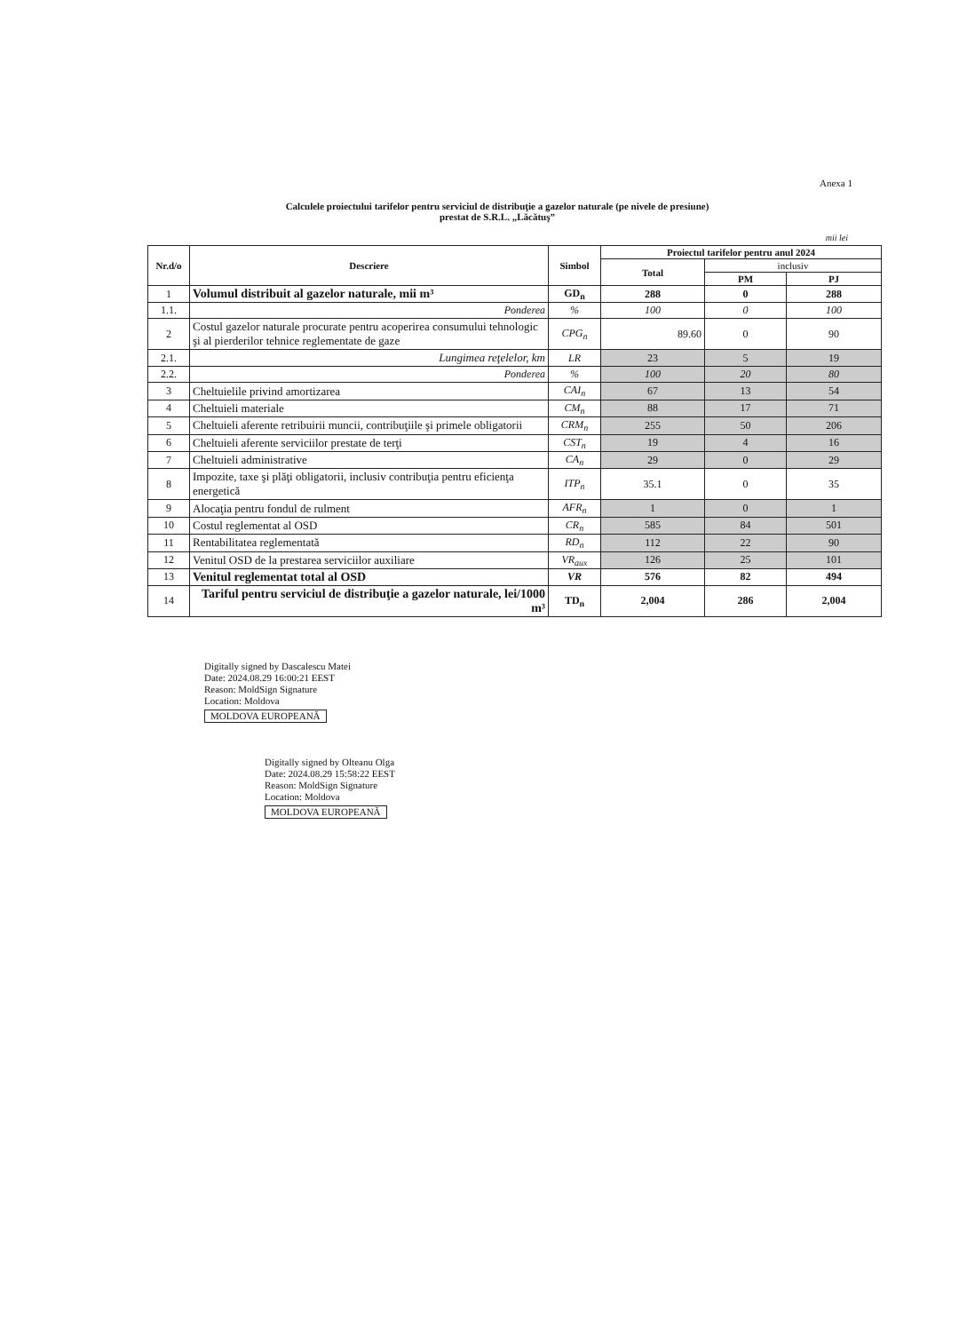Anexa 1
Calculele proiectului tarifelor pentru serviciul de distribuţie a gazelor naturale (pe nivele de presiune)
prestat de S.R.L. „Lăcătuş”
mii lei
| Nr.d/o | Descriere | Simbol | Proiectul tarifelor pentru anul 2024 | | |
| --- | --- | --- | --- | --- | --- |
| | | | Total | inclusiv | |
| | | | | PM | PJ |
| 1 | Volumul distribuit al gazelor naturale, mii m³ | GD<sub>n</sub> | 288 | 0 | 288 |
| 1.1. | Ponderea | % | 100 | 0 | 100 |
| 2 | Costul gazelor naturale procurate pentru acoperirea consumului tehnologic şi al pierderilor tehnice reglementate de gaze | CPG<sub>n</sub> | 89.60 | 0 | 90 |
| 2.1. | Lungimea reţelelor, km | LR | 23 | 5 | 19 |
| 2.2. | Ponderea | % | 100 | 20 | 80 |
| 3 | Cheltuielile privind amortizarea | CAI<sub>n</sub> | 67 | 13 | 54 |
| 4 | Cheltuieli materiale | CM<sub>n</sub> | 88 | 17 | 71 |
| 5 | Cheltuieli aferente retribuirii muncii, contribuţiile şi primele obligatorii | CRM<sub>n</sub> | 255 | 50 | 206 |
| 6 | Cheltuieli aferente serviciilor prestate de terţi | CST<sub>n</sub> | 19 | 4 | 16 |
| 7 | Cheltuieli administrative | CA<sub>n</sub> | 29 | 0 | 29 |
| 8 | Impozite, taxe şi plăţi obligatorii, inclusiv contribuţia pentru eficienţa energetică | ITP<sub>n</sub> | 35.1 | 0 | 35 |
| 9 | Alocaţia pentru fondul de rulment | AFR<sub>n</sub> | 1 | 0 | 1 |
| 10 | Costul reglementat al OSD | CR<sub>n</sub> | 585 | 84 | 501 |
| 11 | Rentabilitatea reglementată | RD<sub>n</sub> | 112 | 22 | 90 |
| 12 | Venitul OSD de la prestarea serviciilor auxiliare | VR<sub>aux</sub> | 126 | 25 | 101 |
| 13 | Venitul reglementat total al OSD | VR | 576 | 82 | 494 |
| 14 | Tariful pentru serviciul de distribuţie a gazelor naturale, lei/1000 m³ | TD<sub>n</sub> | 2,004 | 286 | 2,004 |
Digitally signed by Dascalescu Matei
Date: 2024.08.29 16:00:21 EEST
Reason: MoldSign Signature
Location: Moldova
MOLDOVA EUROPEANĂ
Digitally signed by Olteanu Olga
Date: 2024.08.29 15:58:22 EEST
Reason: MoldSign Signature
Location: Moldova
MOLDOVA EUROPEANĂ